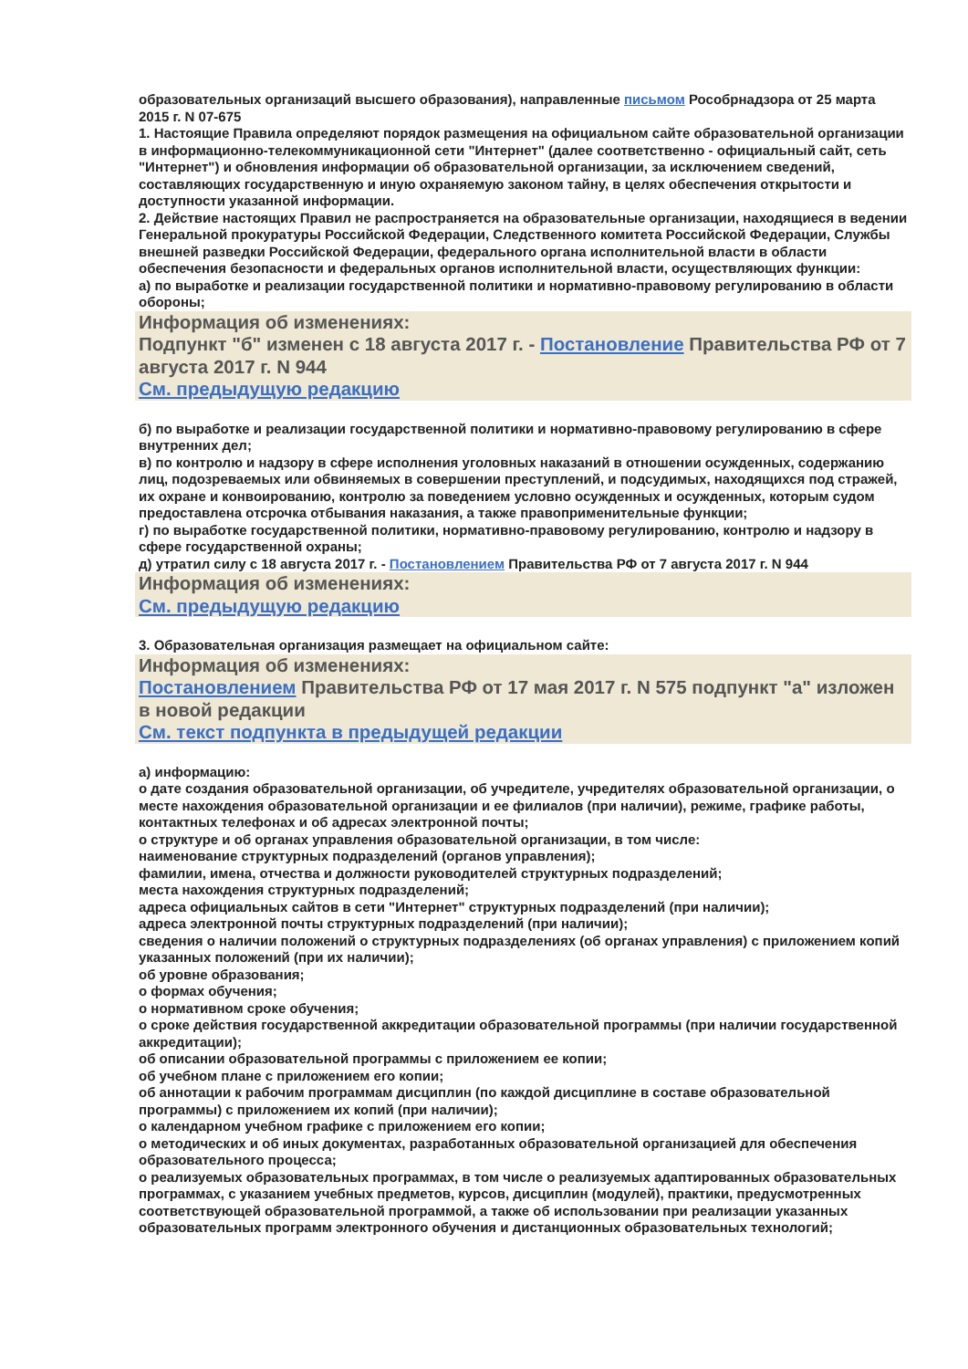образовательных организаций высшего образования), направленные письмом Рособрнадзора от 25 марта 2015 г. N 07-675
1. Настоящие Правила определяют порядок размещения на официальном сайте образовательной организации в информационно-телекоммуникационной сети "Интернет" (далее соответственно - официальный сайт, сеть "Интернет") и обновления информации об образовательной организации, за исключением сведений, составляющих государственную и иную охраняемую законом тайну, в целях обеспечения открытости и доступности указанной информации.
2. Действие настоящих Правил не распространяется на образовательные организации, находящиеся в ведении Генеральной прокуратуры Российской Федерации, Следственного комитета Российской Федерации, Службы внешней разведки Российской Федерации, федерального органа исполнительной власти в области обеспечения безопасности и федеральных органов исполнительной власти, осуществляющих функции:
а) по выработке и реализации государственной политики и нормативно-правовому регулированию в области обороны;
Информация об изменениях:
Подпункт "б" изменен с 18 августа 2017 г. - Постановление Правительства РФ от 7 августа 2017 г. N 944
См. предыдущую редакцию
б) по выработке и реализации государственной политики и нормативно-правовому регулированию в сфере внутренних дел;
в) по контролю и надзору в сфере исполнения уголовных наказаний в отношении осужденных, содержанию лиц, подозреваемых или обвиняемых в совершении преступлений, и подсудимых, находящихся под стражей, их охране и конвоированию, контролю за поведением условно осужденных и осужденных, которым судом предоставлена отсрочка отбывания наказания, а также правоприменительные функции;
г) по выработке государственной политики, нормативно-правовому регулированию, контролю и надзору в сфере государственной охраны;
д) утратил силу с 18 августа 2017 г. - Постановлением Правительства РФ от 7 августа 2017 г. N 944
Информация об изменениях:
См. предыдущую редакцию
3. Образовательная организация размещает на официальном сайте:
Информация об изменениях:
Постановлением Правительства РФ от 17 мая 2017 г. N 575 подпункт "а" изложен в новой редакции
См. текст подпункта в предыдущей редакции
а) информацию:
о дате создания образовательной организации, об учредителе, учредителях образовательной организации, о месте нахождения образовательной организации и ее филиалов (при наличии), режиме, графике работы, контактных телефонах и об адресах электронной почты;
о структуре и об органах управления образовательной организации, в том числе:
наименование структурных подразделений (органов управления);
фамилии, имена, отчества и должности руководителей структурных подразделений;
места нахождения структурных подразделений;
адреса официальных сайтов в сети "Интернет" структурных подразделений (при наличии);
адреса электронной почты структурных подразделений (при наличии);
сведения о наличии положений о структурных подразделениях (об органах управления) с приложением копий указанных положений (при их наличии);
об уровне образования;
о формах обучения;
о нормативном сроке обучения;
о сроке действия государственной аккредитации образовательной программы (при наличии государственной аккредитации);
об описании образовательной программы с приложением ее копии;
об учебном плане с приложением его копии;
об аннотации к рабочим программам дисциплин (по каждой дисциплине в составе образовательной программы) с приложением их копий (при наличии);
о календарном учебном графике с приложением его копии;
о методических и об иных документах, разработанных образовательной организацией для обеспечения образовательного процесса;
о реализуемых образовательных программах, в том числе о реализуемых адаптированных образовательных программах, с указанием учебных предметов, курсов, дисциплин (модулей), практики, предусмотренных соответствующей образовательной программой, а также об использовании при реализации указанных образовательных программ электронного обучения и дистанционных образовательных технологий;